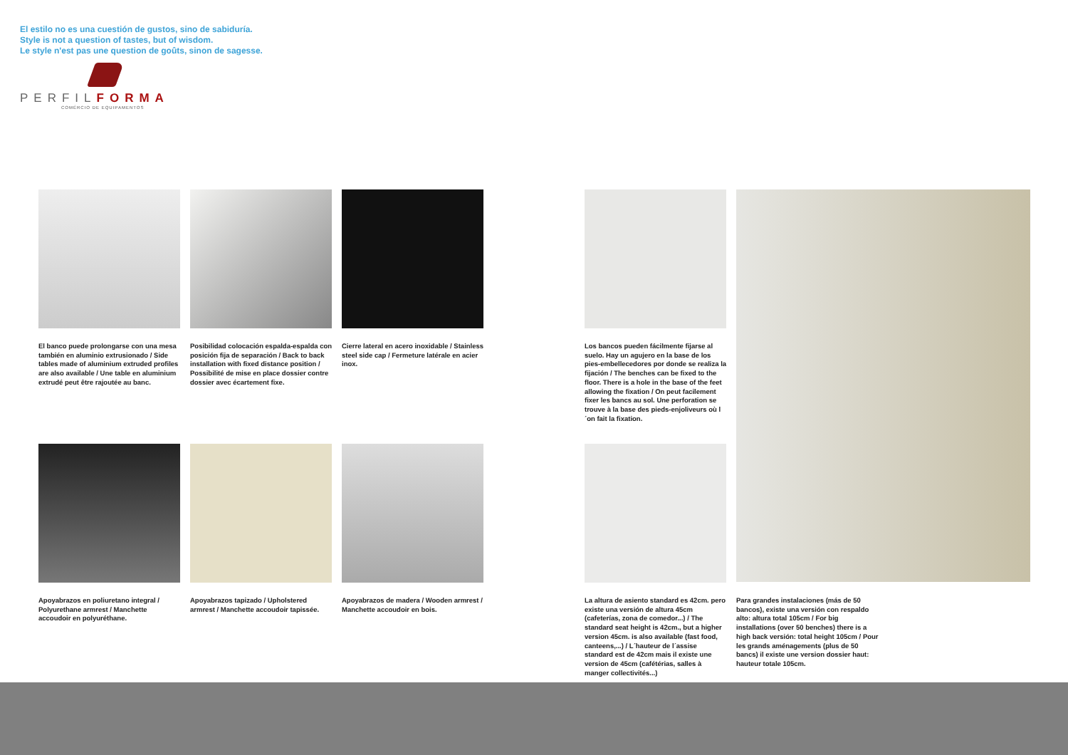El estilo no es una cuestión de gustos, sino de sabiduría.
Style is not a question of tastes, but of wisdom.
Le style n'est pas une question de goûts, sinon de sagesse.
PERFILFORMA
COMÉRCIO DE EQUIPAMENTOS
El banco puede prolongarse con una mesa también en aluminio extrusionado / Side tables made of aluminium extruded profiles are also available / Une table en aluminium extrudé peut être rajoutée au banc.
Posibilidad colocación espalda-espalda con posición fija de separación / Back to back installation with fixed distance position / Possibilité de mise en place dossier contre dossier avec écartement fixe.
Cierre lateral en acero inoxidable / Stainless steel side cap / Fermeture latérale en acier inox.
Los bancos pueden fácilmente fijarse al suelo. Hay un agujero en la base de los pies-embellecedores por donde se realiza la fijación / The benches can be fixed to the floor. There is a hole in the base of the feet allowing the fixation / On peut facilement fixer les bancs au sol. Une perforation se trouve à la base des pieds-enjoliveurs où l´on fait la fixation.
Apoyabrazos en poliuretano integral / Polyurethane armrest / Manchette accoudoir en polyuréthane.
Apoyabrazos tapizado / Upholstered armrest / Manchette accoudoir tapissée.
Apoyabrazos de madera / Wooden armrest / Manchette accoudoir en bois.
La altura de asiento standard es 42cm. pero existe una versión de altura 45cm (cafeterías, zona de comedor...) / The standard seat height is 42cm., but a higher version 45cm. is also available (fast food, canteens,...) / L´hauteur de l´assise standard est de 42cm mais il existe une version de 45cm (cafétérias, salles à manger collectivités...)
Para grandes instalaciones (más de 50 bancos), existe una versión con respaldo alto: altura total 105cm / For big installations (over 50 benches) there is a high back versión: total height 105cm / Pour les grands aménagements (plus de 50 bancs) il existe une version dossier haut: hauteur totale 105cm.